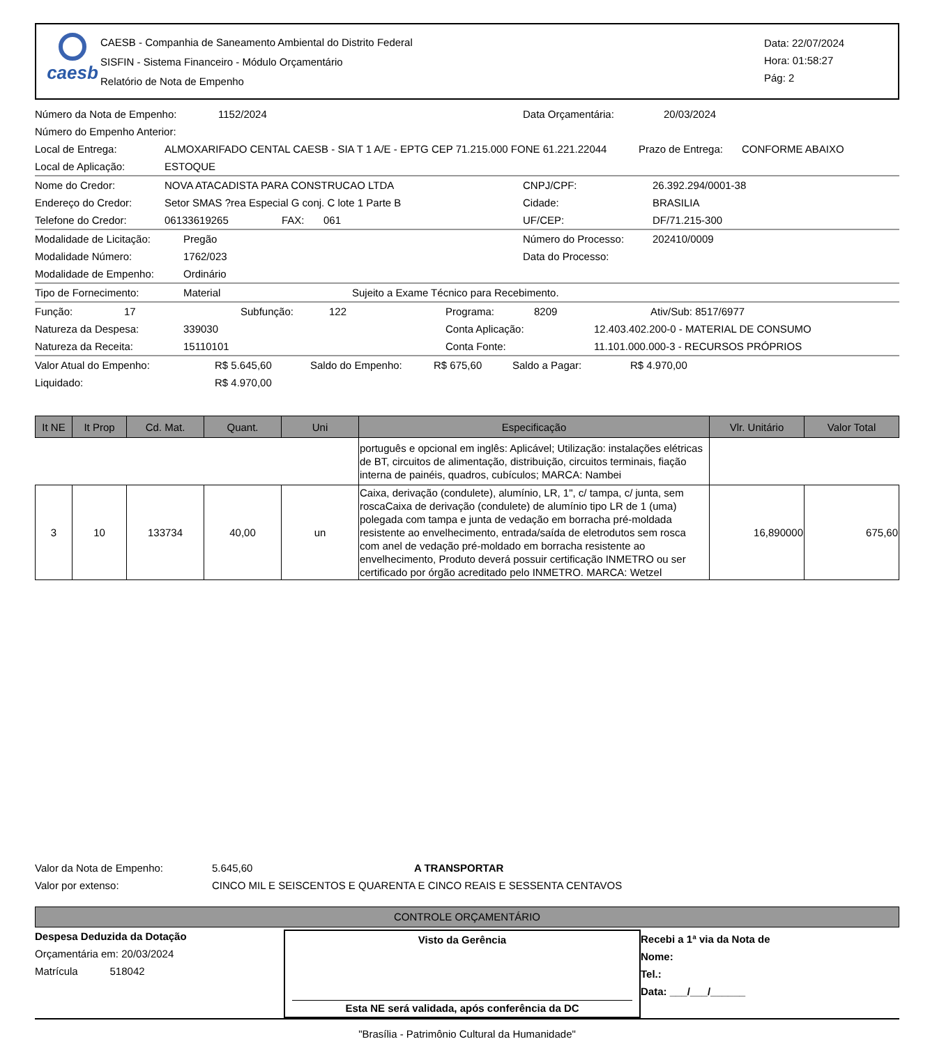caesb
CAESB - Companhia de Saneamento Ambiental do Distrito Federal
SISFIN - Sistema Financeiro - Módulo Orçamentário
Relatório de Nota de Empenho
Data: 22/07/2024
Hora: 01:58:27
Pág: 2
Número da Nota de Empenho: 1152/2024 Data Orçamentária: 20/03/2024
Número do Empenho Anterior:
Local de Entrega: ALMOXARIFADO CENTAL CAESB - SIA T 1 A/E - EPTG CEP 71.215.000 FONE 61.221.22044 Prazo de Entrega: CONFORME ABAIXO
Local de Aplicação: ESTOQUE
Nome do Credor: NOVA ATACADISTA PARA CONSTRUCAO LTDA CNPJ/CPF: 26.392.294/0001-38
Endereço do Credor: Setor SMAS ?rea Especial G conj. C lote 1 Parte B Cidade: BRASILIA
Telefone do Credor: 06133619265 FAX: 061 UF/CEP: DF/71.215-300
Modalidade de Licitação: Pregão Número do Processo: 202410/0009
Modalidade Número: 1762/023 Data do Processo:
Modalidade de Empenho: Ordinário
Tipo de Fornecimento: Material Sujeito a Exame Técnico para Recebimento.
Função: 17 Subfunção: 122 Programa: 8209 Ativ/Sub: 8517/6977
Natureza da Despesa: 339030 Conta Aplicação: 12.403.402.200-0 - MATERIAL DE CONSUMO
Natureza da Receita: 15110101 Conta Fonte: 11.101.000.000-3 - RECURSOS PRÓPRIOS
Valor Atual do Empenho: R$ 5.645,60 Saldo do Empenho: R$ 675,60 Saldo a Pagar: R$ 4.970,00
Liquidado: R$ 4.970,00
| It NE | It Prop | Cd. Mat. | Quant. | Uni | Especificação | Vlr. Unitário | Valor Total |
| --- | --- | --- | --- | --- | --- | --- | --- |
| | | | | | português e opcional em inglês: Aplicável; Utilização: instalações elétricas de BT, circuitos de alimentação, distribuição, circuitos terminais, fiação interna de painéis, quadros, cubículos; MARCA: Nambei | | |
| 3 | 10 | 133734 | 40,00 | un | Caixa, derivação (condulete), alumínio, LR, 1", c/ tampa, c/ junta, sem roscaCaixa de derivação (condulete) de alumínio tipo LR de 1 (uma) polegada com tampa e junta de vedação em borracha pré-moldada resistente ao envelhecimento, entrada/saída de eletrodutos sem rosca com anel de vedação pré-moldado em borracha resistente ao envelhecimento, Produto deverá possuir certificação INMETRO ou ser certificado por órgão acreditado pelo INMETRO. MARCA: Wetzel | 16,890000 | 675,60 |
Valor da Nota de Empenho: 5.645,60 A TRANSPORTAR
Valor por extenso: CINCO MIL E SEISCENTOS E QUARENTA E CINCO REAIS E SESSENTA CENTAVOS
CONTROLE ORÇAMENTÁRIO
Despesa Deduzida da Dotação
Orçamentária em: 20/03/2024
Matrícula 518042
Visto da Gerência
Esta NE será validada, após conferência da DC
Recebi a 1ª via da Nota de
Nome:
Tel.:
Data: ___/___/______
"Brasília - Patrimônio Cultural da Humanidade"